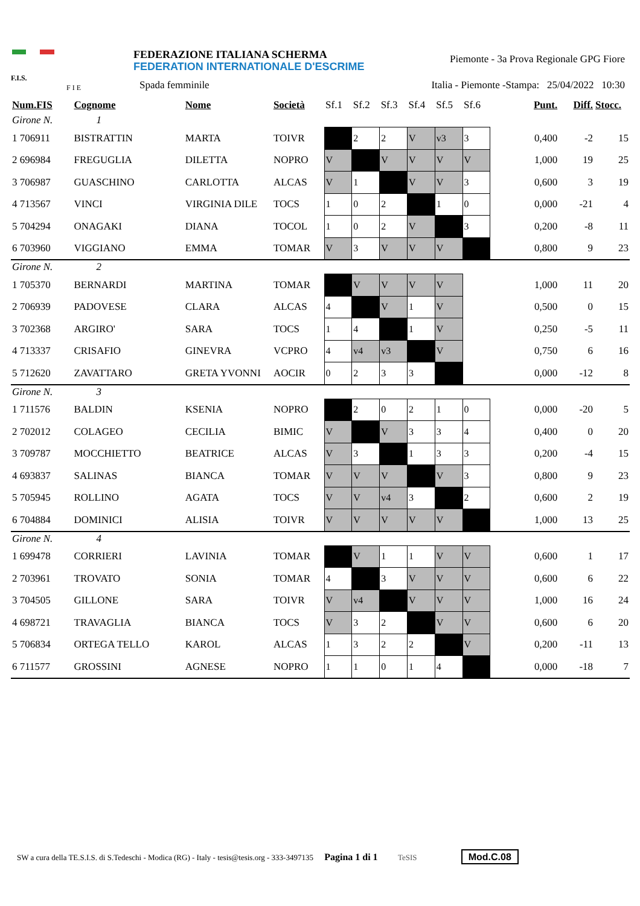F.I.S.
F I E
FEDERAZIONE ITALIANA SCHERMA
FEDERATION INTERNATIONALE D'ESCRIME
Piemonte - 3a Prova Regionale GPG Fiore
Spada femminile
Italia - Piemonte -Stampa: 25/04/2022 10:30
| Num.FIS | Cognome | Nome | Società | Sf.1 | Sf.2 | Sf.3 | Sf.4 | Sf.5 | Sf.6 | Punt. | Diff. | Stocc. |
| --- | --- | --- | --- | --- | --- | --- | --- | --- | --- | --- | --- | --- |
| Girone N. 1 | | | | | | | | | | | | |
| 1 706911 | BISTRATTIN | MARTA | TOIVR | | 2 | 2 | V | v3 | 3 | 0,400 | -2 | 15 |
| 2 696984 | FREGUGLIA | DILETTA | NOPRO | V | | V | V | V | V | 1,000 | 19 | 25 |
| 3 706987 | GUASCHINO | CARLOTTA | ALCAS | V | 1 | | V | V | 3 | 0,600 | 3 | 19 |
| 4 713567 | VINCI | VIRGINIA DILE | TOCS | 1 | 0 | 2 | | 1 | 0 | 0,000 | -21 | 4 |
| 5 704294 | ONAGAKI | DIANA | TOCOL | 1 | 0 | 2 | V | | 3 | 0,200 | -8 | 11 |
| 6 703960 | VIGGIANO | EMMA | TOMAR | V | 3 | V | V | V | | 0,800 | 9 | 23 |
| Girone N. 2 | | | | | | | | | | | | |
| 1 705370 | BERNARDI | MARTINA | TOMAR | | V | V | V | V | | 1,000 | 11 | 20 |
| 2 706939 | PADOVESE | CLARA | ALCAS | 4 | | V | 1 | V | | 0,500 | 0 | 15 |
| 3 702368 | ARGIRO' | SARA | TOCS | 1 | 4 | | 1 | V | | 0,250 | -5 | 11 |
| 4 713337 | CRISAFIO | GINEVRA | VCPRO | 4 | v4 | v3 | | V | | 0,750 | 6 | 16 |
| 5 712620 | ZAVATTARO | GRETA YVONNI | AOCIR | 0 | 2 | 3 | 3 | | | 0,000 | -12 | 8 |
| Girone N. 3 | | | | | | | | | | | | |
| 1 711576 | BALDIN | KSENIA | NOPRO | | 2 | 0 | 2 | 1 | 0 | 0,000 | -20 | 5 |
| 2 702012 | COLAGEO | CECILIA | BIMIC | V | | V | 3 | 3 | 4 | 0,400 | 0 | 20 |
| 3 709787 | MOCCHIETTO | BEATRICE | ALCAS | V | 3 | | 1 | 3 | 3 | 0,200 | -4 | 15 |
| 4 693837 | SALINAS | BIANCA | TOMAR | V | V | V | | V | 3 | 0,800 | 9 | 23 |
| 5 705945 | ROLLINO | AGATA | TOCS | V | V | v4 | 3 | | 2 | 0,600 | 2 | 19 |
| 6 704884 | DOMINICI | ALISIA | TOIVR | V | V | V | V | V | | 1,000 | 13 | 25 |
| Girone N. 4 | | | | | | | | | | | | |
| 1 699478 | CORRIERI | LAVINIA | TOMAR | | V | 1 | 1 | V | V | 0,600 | 1 | 17 |
| 2 703961 | TROVATO | SONIA | TOMAR | 4 | | 3 | V | V | V | 0,600 | 6 | 22 |
| 3 704505 | GILLONE | SARA | TOIVR | V | v4 | | V | V | V | 1,000 | 16 | 24 |
| 4 698721 | TRAVAGLIA | BIANCA | TOCS | V | 3 | 2 | | V | V | 0,600 | 6 | 20 |
| 5 706834 | ORTEGA TELLO | KAROL | ALCAS | 1 | 3 | 2 | 2 | | V | 0,200 | -11 | 13 |
| 6 711577 | GROSSINI | AGNESE | NOPRO | 1 | 1 | 0 | 1 | 4 | | 0,000 | -18 | 7 |
SW a cura della TE.S.I.S. di S.Tedeschi - Modica (RG) - Italy - tesis@tesis.org - 333-3497135 Pagina 1 di 1 TeSIS Mod.C.08